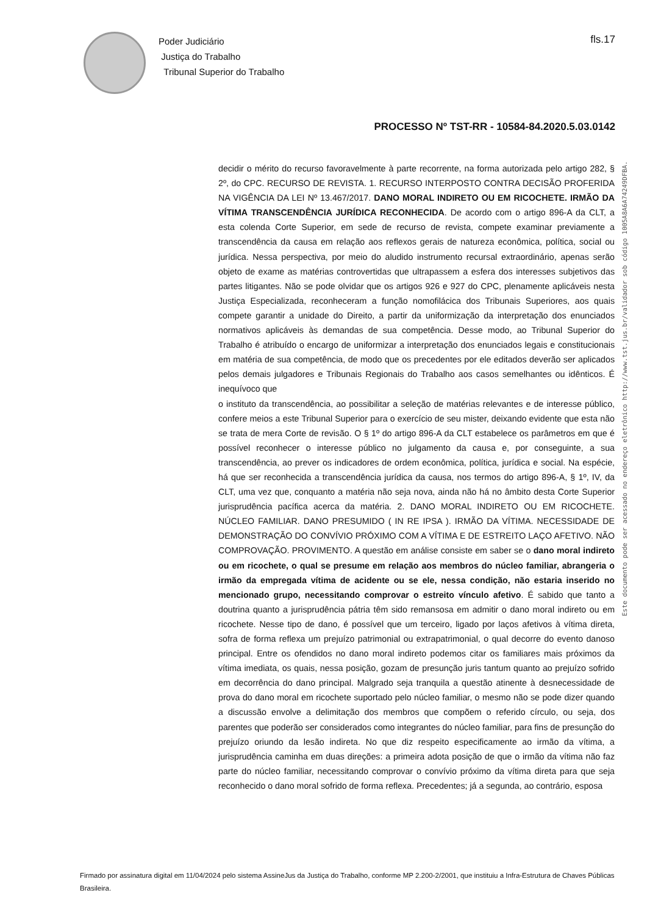Poder Judiciário
Justiça do Trabalho
Tribunal Superior do Trabalho
fls.17
PROCESSO Nº TST-RR - 10584-84.2020.5.03.0142
Este documento pode ser acessado no endereço eletrônico http://www.tst.jus.br/validador sob código 1005A8A6A74249DFBA.
decidir o mérito do recurso favoravelmente à parte recorrente, na forma autorizada pelo artigo 282, § 2º, do CPC. RECURSO DE REVISTA. 1. RECURSO INTERPOSTO CONTRA DECISÃO PROFERIDA NA VIGÊNCIA DA LEI Nº 13.467/2017. DANO MORAL INDIRETO OU EM RICOCHETE. IRMÃO DA VÍTIMA TRANSCENDÊNCIA JURÍDICA RECONHECIDA. De acordo com o artigo 896-A da CLT, a esta colenda Corte Superior, em sede de recurso de revista, compete examinar previamente a transcendência da causa em relação aos reflexos gerais de natureza econômica, política, social ou jurídica. Nessa perspectiva, por meio do aludido instrumento recursal extraordinário, apenas serão objeto de exame as matérias controvertidas que ultrapassem a esfera dos interesses subjetivos das partes litigantes. Não se pode olvidar que os artigos 926 e 927 do CPC, plenamente aplicáveis nesta Justiça Especializada, reconheceram a função nomofilácica dos Tribunais Superiores, aos quais compete garantir a unidade do Direito, a partir da uniformização da interpretação dos enunciados normativos aplicáveis às demandas de sua competência. Desse modo, ao Tribunal Superior do Trabalho é atribuído o encargo de uniformizar a interpretação dos enunciados legais e constitucionais em matéria de sua competência, de modo que os precedentes por ele editados deverão ser aplicados pelos demais julgadores e Tribunais Regionais do Trabalho aos casos semelhantes ou idênticos. É inequívoco que
o instituto da transcendência, ao possibilitar a seleção de matérias relevantes e de interesse público, confere meios a este Tribunal Superior para o exercício de seu mister, deixando evidente que esta não se trata de mera Corte de revisão. O § 1º do artigo 896-A da CLT estabelece os parâmetros em que é possível reconhecer o interesse público no julgamento da causa e, por conseguinte, a sua transcendência, ao prever os indicadores de ordem econômica, política, jurídica e social. Na espécie, há que ser reconhecida a transcendência jurídica da causa, nos termos do artigo 896-A, § 1º, IV, da CLT, uma vez que, conquanto a matéria não seja nova, ainda não há no âmbito desta Corte Superior jurisprudência pacífica acerca da matéria. 2. DANO MORAL INDIRETO OU EM RICOCHETE. NÚCLEO FAMILIAR. DANO PRESUMIDO ( IN RE IPSA ). IRMÃO DA VÍTIMA. NECESSIDADE DE DEMONSTRAÇÃO DO CONVÍVIO PRÓXIMO COM A VÍTIMA E DE ESTREITO LAÇO AFETIVO. NÃO COMPROVAÇÃO. PROVIMENTO. A questão em análise consiste em saber se o dano moral indireto ou em ricochete, o qual se presume em relação aos membros do núcleo familiar, abrangeria o irmão da empregada vítima de acidente ou se ele, nessa condição, não estaria inserido no mencionado grupo, necessitando comprovar o estreito vínculo afetivo. É sabido que tanto a doutrina quanto a jurisprudência pátria têm sido remansosa em admitir o dano moral indireto ou em ricochete. Nesse tipo de dano, é possível que um terceiro, ligado por laços afetivos à vítima direta, sofra de forma reflexa um prejuízo patrimonial ou extrapatrimonial, o qual decorre do evento danoso principal. Entre os ofendidos no dano moral indireto podemos citar os familiares mais próximos da vítima imediata, os quais, nessa posição, gozam de presunção juris tantum quanto ao prejuízo sofrido em decorrência do dano principal. Malgrado seja tranquila a questão atinente à desnecessidade de prova do dano moral em ricochete suportado pelo núcleo familiar, o mesmo não se pode dizer quando a discussão envolve a delimitação dos membros que compõem o referido círculo, ou seja, dos parentes que poderão ser considerados como integrantes do núcleo familiar, para fins de presunção do prejuízo oriundo da lesão indireta. No que diz respeito especificamente ao irmão da vítima, a jurisprudência caminha em duas direções: a primeira adota posição de que o irmão da vítima não faz parte do núcleo familiar, necessitando comprovar o convívio próximo da vítima direta para que seja reconhecido o dano moral sofrido de forma reflexa. Precedentes; já a segunda, ao contrário, esposa
Firmado por assinatura digital em 11/04/2024 pelo sistema AssineJus da Justiça do Trabalho, conforme MP 2.200-2/2001, que instituiu a Infra-Estrutura de Chaves Públicas Brasileira.